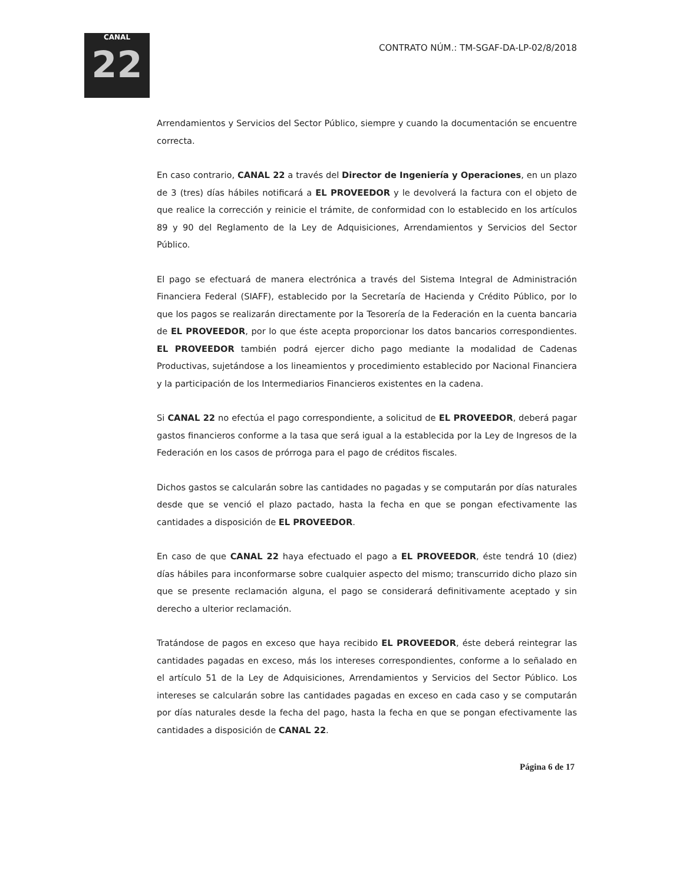CANAL
22
CONTRATO NÚM.: TM-SGAF-DA-LP-02/8/2018
Arrendamientos y Servicios del Sector Público, siempre y cuando la documentación se encuentre correcta.
En caso contrario, CANAL 22 a través del Director de Ingeniería y Operaciones, en un plazo de 3 (tres) días hábiles notificará a EL PROVEEDOR y le devolverá la factura con el objeto de que realice la corrección y reinicie el trámite, de conformidad con lo establecido en los artículos 89 y 90 del Reglamento de la Ley de Adquisiciones, Arrendamientos y Servicios del Sector Público.
El pago se efectuará de manera electrónica a través del Sistema Integral de Administración Financiera Federal (SIAFF), establecido por la Secretaría de Hacienda y Crédito Público, por lo que los pagos se realizarán directamente por la Tesorería de la Federación en la cuenta bancaria de EL PROVEEDOR, por lo que éste acepta proporcionar los datos bancarios correspondientes. EL PROVEEDOR también podrá ejercer dicho pago mediante la modalidad de Cadenas Productivas, sujetándose a los lineamientos y procedimiento establecido por Nacional Financiera y la participación de los Intermediarios Financieros existentes en la cadena.
Si CANAL 22 no efectúa el pago correspondiente, a solicitud de EL PROVEEDOR, deberá pagar gastos financieros conforme a la tasa que será igual a la establecida por la Ley de Ingresos de la Federación en los casos de prórroga para el pago de créditos fiscales.
Dichos gastos se calcularán sobre las cantidades no pagadas y se computarán por días naturales desde que se venció el plazo pactado, hasta la fecha en que se pongan efectivamente las cantidades a disposición de EL PROVEEDOR.
En caso de que CANAL 22 haya efectuado el pago a EL PROVEEDOR, éste tendrá 10 (diez) días hábiles para inconformarse sobre cualquier aspecto del mismo; transcurrido dicho plazo sin que se presente reclamación alguna, el pago se considerará definitivamente aceptado y sin derecho a ulterior reclamación.
Tratándose de pagos en exceso que haya recibido EL PROVEEDOR, éste deberá reintegrar las cantidades pagadas en exceso, más los intereses correspondientes, conforme a lo señalado en el artículo 51 de la Ley de Adquisiciones, Arrendamientos y Servicios del Sector Público. Los intereses se calcularán sobre las cantidades pagadas en exceso en cada caso y se computarán por días naturales desde la fecha del pago, hasta la fecha en que se pongan efectivamente las cantidades a disposición de CANAL 22.
Página 6 de 17